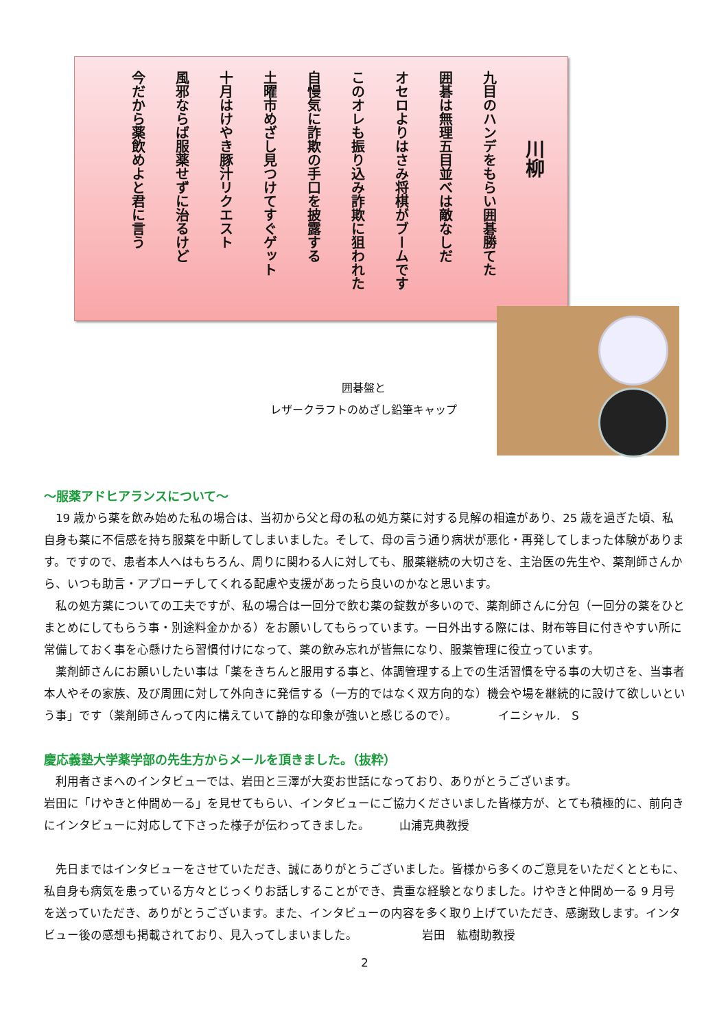川柳
九目のハンデをもらい囲碁勝てた
囲碁は無理五目並べは敵なしだ
オセロよりはさみ将棋がブームです
このオレも振り込み詐欺に狙われた
自慢気に詐欺の手口を披露する
土曜市めざし見つけてすぐゲット
十月はけやき豚汁リクエスト
風邪ならば服薬せずに治るけど
今だから薬飲めよと君に言う
囲碁盤と
レザークラフトのめざし鉛筆キャップ
～服薬アドヒアランスについて～
　19 歳から薬を飲み始めた私の場合は、当初から父と母の私の処方薬に対する見解の相違があり、25 歳を過ぎた頃、私自身も薬に不信感を持ち服薬を中断してしまいました。そして、母の言う通り病状が悪化・再発してしまった体験があります。ですので、患者本人へはもちろん、周りに関わる人に対しても、服薬継続の大切さを、主治医の先生や、薬剤師さんから、いつも助言・アプローチしてくれる配慮や支援があったら良いのかなと思います。
　私の処方薬についての工夫ですが、私の場合は一回分で飲む薬の錠数が多いので、薬剤師さんに分包（一回分の薬をひとまとめにしてもらう事・別途料金かかる）をお願いしてもらっています。一日外出する際には、財布等目に付きやすい所に常備しておく事を心懸けたら習慣付けになって、薬の飲み忘れが皆無になり、服薬管理に役立っています。
　薬剤師さんにお願いしたい事は「薬をきちんと服用する事と、体調管理する上での生活習慣を守る事の大切さを、当事者本人やその家族、及び周囲に対して外向きに発信する（一方的ではなく双方向的な）機会や場を継続的に設けて欲しいという事」です（薬剤師さんって内に構えていて静的な印象が強いと感じるので）。　　　　イニシャル.　S
慶応義塾大学薬学部の先生方からメールを頂きました。（抜粋）
　利用者さまへのインタビューでは、岩田と三澤が大変お世話になっており、ありがとうございます。
岩田に「けやきと仲間め一る」を見せてもらい、インタビューにご協力くださいました皆様方が、とても積極的に、前向きにインタビューに対応して下さった様子が伝わってきました。　　　山浦克典教授
　先日まではインタビューをさせていただき、誠にありがとうございました。皆様から多くのご意見をいただくとともに、私自身も病気を患っている方々とじっくりお話しすることができ、貴重な経験となりました。けやきと仲間め一る 9 月号を送っていただき、ありがとうございます。また、インタビューの内容を多く取り上げていただき、感謝致します。インタビュー後の感想も掲載されており、見入ってしまいました。　　　　　　岩田　紘樹助教授
2